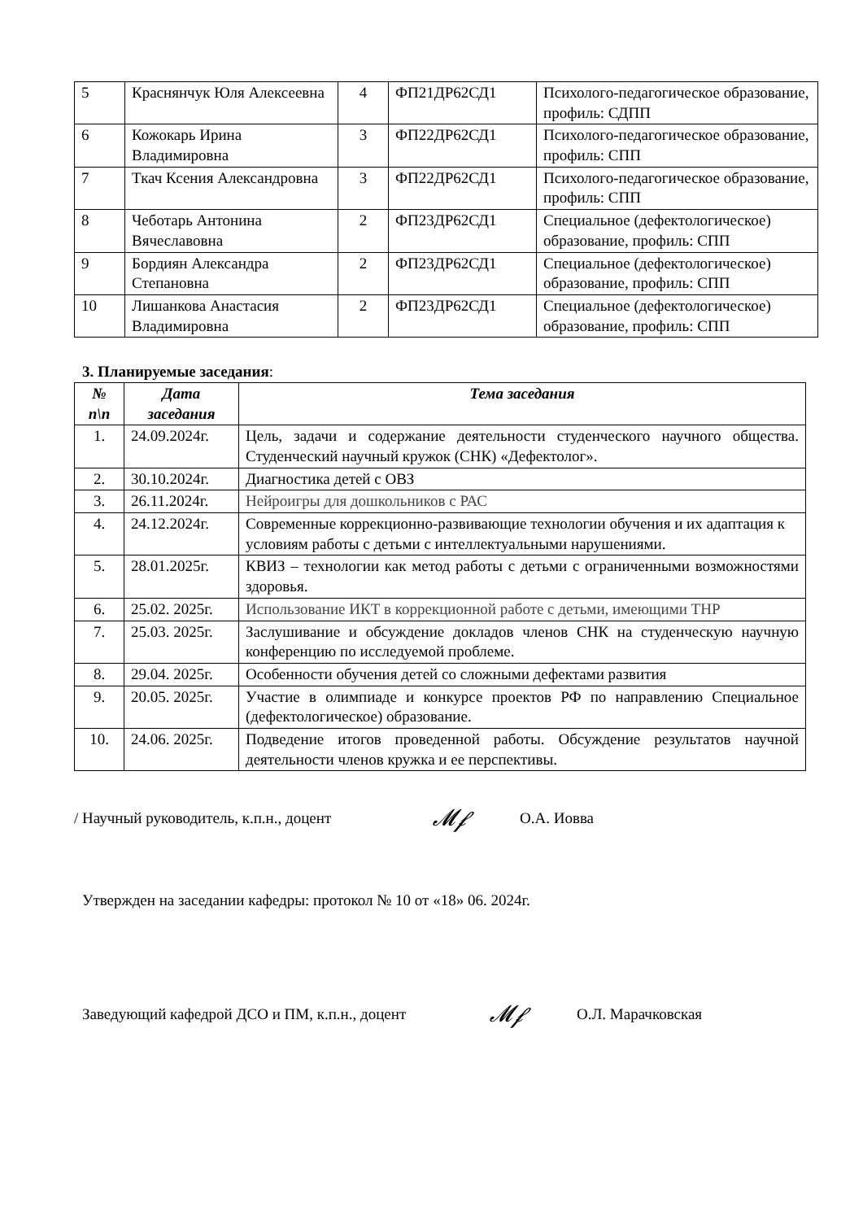| 5 | Краснянчук Юля Алексеевна | 4 | ФП21ДР62СД1 | Психолого-педагогическое образование, профиль: СДПП |
| 6 | Кожокарь Ирина Владимировна | 3 | ФП22ДР62СД1 | Психолого-педагогическое образование, профиль: СПП |
| 7 | Ткач Ксения Александровна | 3 | ФП22ДР62СД1 | Психолого-педагогическое образование, профиль: СПП |
| 8 | Чеботарь Антонина Вячеславовна | 2 | ФП23ДР62СД1 | Специальное (дефектологическое) образование, профиль: СПП |
| 9 | Бордиян Александра Степановна | 2 | ФП23ДР62СД1 | Специальное (дефектологическое) образование, профиль: СПП |
| 10 | Лишанкова Анастасия Владимировна | 2 | ФП23ДР62СД1 | Специальное (дефектологическое) образование, профиль: СПП |
3. Планируемые заседания:
| № п\п | Дата заседания | Тема заседания |
| --- | --- | --- |
| 1. | 24.09.2024г. | Цель, задачи и содержание деятельности студенческого научного общества. Студенческий научный кружок (СНК) «Дефектолог». |
| 2. | 30.10.2024г. | Диагностика детей с ОВЗ |
| 3. | 26.11.2024г. | Нейроигры для дошкольников с РАС |
| 4. | 24.12.2024г. | Современные коррекционно-развивающие технологии обучения и их адаптация к условиям работы с детьми с интеллектуальными нарушениями. |
| 5. | 28.01.2025г. | КВИЗ – технологии как метод работы с детьми с ограниченными возможностями здоровья. |
| 6. | 25.02. 2025г. | Использование ИКТ в коррекционной работе с детьми, имеющими ТНР |
| 7. | 25.03. 2025г. | Заслушивание и обсуждение докладов членов СНК на студенческую научную конференцию по исследуемой проблеме. |
| 8. | 29.04. 2025г. | Особенности обучения детей со сложными дефектами развития |
| 9. | 20.05. 2025г. | Участие в олимпиаде и конкурсе проектов РФ по направлению Специальное (дефектологическое) образование. |
| 10. | 24.06. 2025г. | Подведение итогов проведенной работы. Обсуждение результатов научной деятельности членов кружка и ее перспективы. |
/ Научный руководитель, к.п.н., доцент 𝓜𝓯 О.А. Иовва
Утвержден на заседании кафедры: протокол № 10 от «18» 06. 2024г.
Заведующий кафедрой ДСО и ПМ, к.п.н., доцент 𝓜𝓯 О.Л. Марачковская